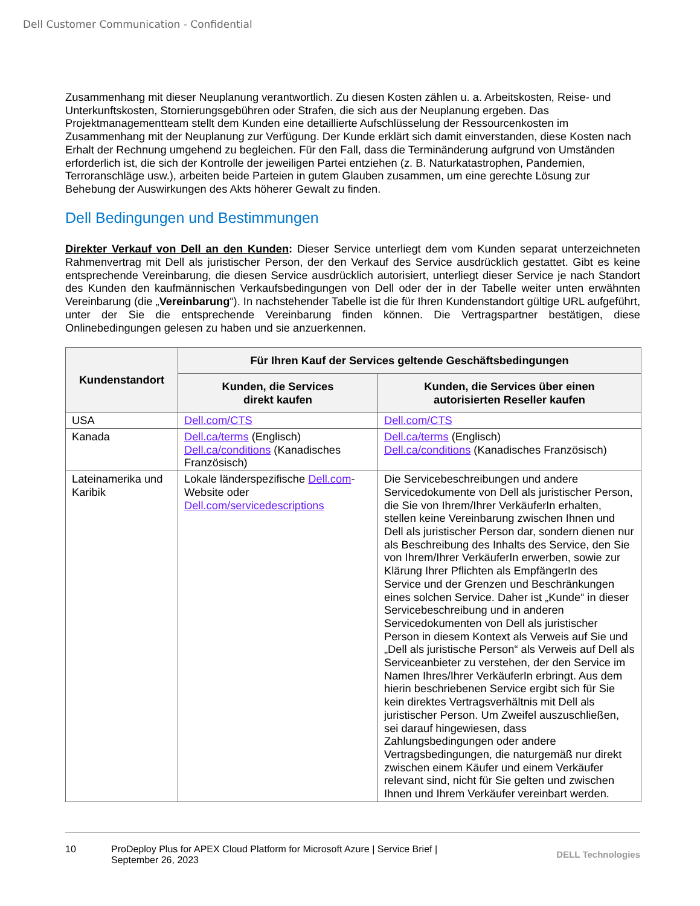Dell Customer Communication - Confidential
Zusammenhang mit dieser Neuplanung verantwortlich. Zu diesen Kosten zählen u. a. Arbeitskosten, Reise- und Unterkunftskosten, Stornierungsgebühren oder Strafen, die sich aus der Neuplanung ergeben. Das Projektmanagementteam stellt dem Kunden eine detaillierte Aufschlüsselung der Ressourcenkosten im Zusammenhang mit der Neuplanung zur Verfügung. Der Kunde erklärt sich damit einverstanden, diese Kosten nach Erhalt der Rechnung umgehend zu begleichen. Für den Fall, dass die Terminänderung aufgrund von Umständen erforderlich ist, die sich der Kontrolle der jeweiligen Partei entziehen (z. B. Naturkatastrophen, Pandemien, Terroranschläge usw.), arbeiten beide Parteien in gutem Glauben zusammen, um eine gerechte Lösung zur Behebung der Auswirkungen des Akts höherer Gewalt zu finden.
Dell Bedingungen und Bestimmungen
Direkter Verkauf von Dell an den Kunden: Dieser Service unterliegt dem vom Kunden separat unterzeichneten Rahmenvertrag mit Dell als juristischer Person, der den Verkauf des Service ausdrücklich gestattet. Gibt es keine entsprechende Vereinbarung, die diesen Service ausdrücklich autorisiert, unterliegt dieser Service je nach Standort des Kunden den kaufmännischen Verkaufsbedingungen von Dell oder der in der Tabelle weiter unten erwähnten Vereinbarung (die „Vereinbarung“). In nachstehender Tabelle ist die für Ihren Kundenstandort gültige URL aufgeführt, unter der Sie die entsprechende Vereinbarung finden können. Die Vertragspartner bestätigen, diese Onlinebedingungen gelesen zu haben und sie anzuerkennen.
| Kundenstandort | Für Ihren Kauf der Services geltende Geschäftsbedingungen | |
| --- | --- | --- |
| | Kunden, die Services direkt kaufen | Kunden, die Services über einen autorisierten Reseller kaufen |
| USA | Dell.com/CTS | Dell.com/CTS |
| Kanada | Dell.ca/terms (Englisch) Dell.ca/conditions (Kanadisches Französisch) | Dell.ca/terms (Englisch) Dell.ca/conditions (Kanadisches Französisch) |
| Lateinamerika und Karibik | Lokale länderspezifische Dell.com -Website oder Dell.com/servicedescriptions | Die Servicebeschreibungen und andere Servicedokumente von Dell als juristischer Person, die Sie von Ihrem/Ihrer VerkäuferIn erhalten, stellen keine Vereinbarung zwischen Ihnen und Dell als juristischer Person dar, sondern dienen nur als Beschreibung des Inhalts des Service, den Sie von Ihrem/Ihrer VerkäuferIn erwerben, sowie zur Klärung Ihrer Pflichten als EmpfängerIn des Service und der Grenzen und Beschränkungen eines solchen Service. Daher ist „Kunde“ in dieser Servicebeschreibung und in anderen Servicedokumenten von Dell als juristischer Person in diesem Kontext als Verweis auf Sie und „Dell als juristische Person“ als Verweis auf Dell als Serviceanbieter zu verstehen, der den Service im Namen Ihres/Ihrer VerkäuferIn erbringt. Aus dem hierin beschriebenen Service ergibt sich für Sie kein direktes Vertragsverhältnis mit Dell als juristischer Person. Um Zweifel auszuschließen, sei darauf hingewiesen, dass Zahlungsbedingungen oder andere Vertragsbedingungen, die naturgemäß nur direkt zwischen einem Käufer und einem Verkäufer relevant sind, nicht für Sie gelten und zwischen Ihnen und Ihrem Verkäufer vereinbart werden. |
10 ProDeploy Plus for APEX Cloud Platform for Microsoft Azure | Service Brief | September 26, 2023
DELL Technologies